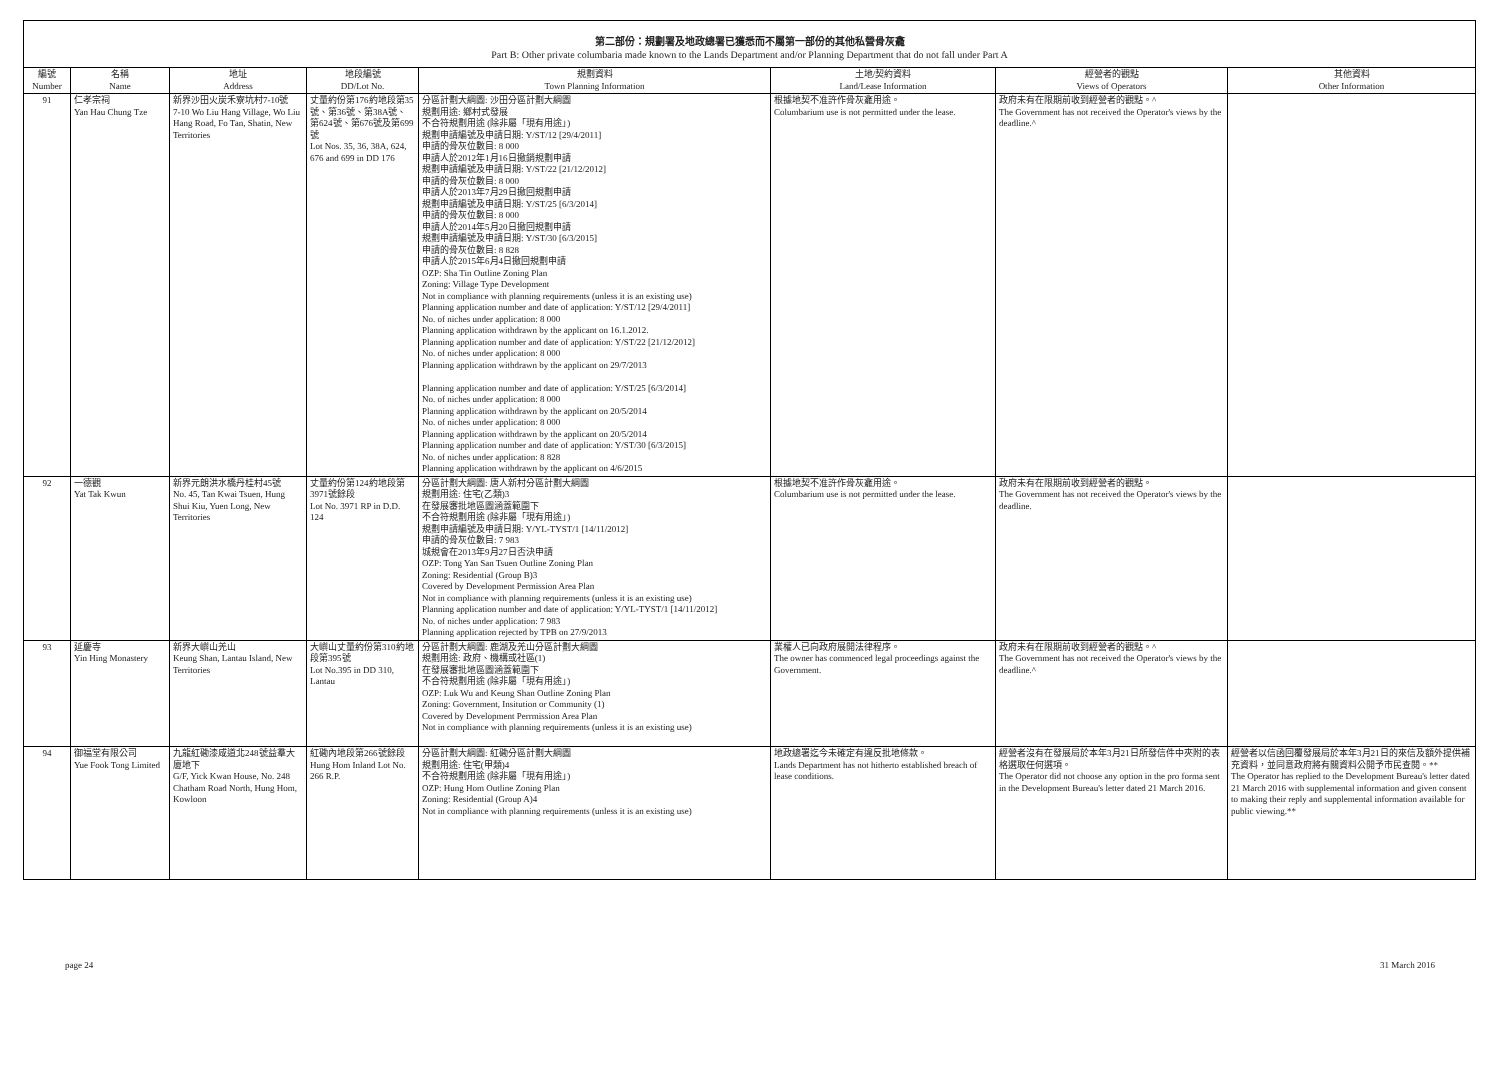第二部份：規劃署及地政總署已獲悉而不屬第一部份的其他私營骨灰龕
Part B: Other private columbaria made known to the Lands Department and/or Planning Department that do not fall under Part A
| 編號 Number | 名稱 Name | 地址 Address | 地段編號 DD/Lot No. | 規劃資料 Town Planning Information | 土地/契約資料 Land/Lease Information | 經營者的觀點 Views of Operators | 其他資料 Other Information |
| --- | --- | --- | --- | --- | --- | --- | --- |
| 91 | 仁孝宗祠 Yan Hau Chung Tze | 新界沙田火炭禾寮坑村7-10號 7-10 Wo Liu Hang Village, Wo Liu Hang Road, Fo Tan, Shatin, New Territories | 丈量約份第176約地段第35號、第36號、第38A號、第624號、第676號及第699號 Lot Nos. 35, 36, 38A, 624, 676 and 699 in DD 176 | 分區計劃大綱圖: 沙田分區計劃大綱圖 規劃用途: 鄉村式發展 不合符規劃用途 (除非屬「現有用途」) 規劃申請編號及申請日期: Y/ST/12 [29/4/2011] 申請的骨灰位數目: 8 000 申請人於2012年1月16日撤銷規劃申請 規劃申請編號及申請日期: Y/ST/22 [21/12/2012] 申請的骨灰位數目: 8 000 申請人於2013年7月29日撤回規劃申請 規劃申請編號及申請日期: Y/ST/25 [6/3/2014] 申請的骨灰位數目: 8 000 申請人於2014年5月20日撤回規劃申請 規劃申請編號及申請日期: Y/ST/30 [6/3/2015] 申請的骨灰位數目: 8 828 申請人於2015年6月4日撤回規劃申請 OZP: Sha Tin Outline Zoning Plan Zoning: Village Type Development Not in compliance with planning requirements (unless it is an existing use) Planning application number and date of application: Y/ST/12 [29/4/2011] No. of niches under application: 8 000 Planning application withdrawn by the applicant on 16.1.2012. Planning application number and date of application: Y/ST/22 [21/12/2012] No. of niches under application: 8 000 Planning application withdrawn by the applicant on 29/7/2013 Planning application number and date of application: Y/ST/25 [6/3/2014] No. of niches under application: 8 000 Planning application withdrawn by the applicant on 20/5/2014 No. of niches under application: 8 000 Planning application withdrawn by the applicant on 20/5/2014 Planning application number and date of application: Y/ST/30 [6/3/2015] No. of niches under application: 8 828 Planning application withdrawn by the applicant on 4/6/2015 | 根據地契不准許作骨灰龕用途。 Columbarium use is not permitted under the lease. | 政府未有在限期前收到經營者的觀點。^ The Government has not received the Operator's views by the deadline.^ | |
| 92 | 一德觀 Yat Tak Kwun | 新界元朗洪水橋丹桂村45號 No. 45, Tan Kwai Tsuen, Hung Shui Kiu, Yuen Long, New Territories | 丈量約份第124約地段第3971號餘段 Lot No. 3971 RP in D.D. 124 | 分區計劃大綱圖: 唐人新村分區計劃大綱圖 規劃用途: 住宅(乙類)3 在發展審批地區圖涵蓋範圍下 不合符規劃用途 (除非屬「現有用途」) 規劃申請編號及申請日期: Y/YL-TYST/1 [14/11/2012] 申請的骨灰位數目: 7 983 城規會在2013年9月27日否決申請 OZP: Tong Yan San Tsuen Outline Zoning Plan Zoning: Residential (Group B)3 Covered by Development Permission Area Plan Not in compliance with planning requirements (unless it is an existing use) Planning application number and date of application: Y/YL-TYST/1 [14/11/2012] No. of niches under application: 7 983 Planning application rejected by TPB on 27/9/2013 | 根據地契不准許作骨灰龕用途。 Columbarium use is not permitted under the lease. | 政府未有在限期前收到經營者的觀點。 The Government has not received the Operator's views by the deadline. | |
| 93 | 延慶寺 Yin Hing Monastery | 新界大嶼山羌山 Keung Shan, Lantau Island, New Territories | 大嶼山丈量約份第310約地段第395號 Lot No.395 in DD 310, Lantau | 分區計劃大綱圖: 鹿湖及羌山分區計劃大綱圖 規劃用途: 政府、機構或社區(1) 在發展審批地區圖涵蓋範圍下 不合符規劃用途 (除非屬「現有用途」) OZP: Luk Wu and Keung Shan Outline Zoning Plan Zoning: Government, Insitution or Community (1) Covered by Development Perrmission Area Plan Not in compliance with planning requirements (unless it is an existing use) | 業權人已向政府展開法律程序。 The owner has commenced legal proceedings against the Government. | 政府未有在限期前收到經營者的觀點。^ The Government has not received the Operator's views by the deadline.^ | |
| 94 | 御福堂有限公司 Yue Fook Tong Limited | 九龍紅磡漆咸道北248號益羣大廈地下 G/F, Yick Kwan House, No. 248 Chatham Road North, Hung Hom, Kowloon | 紅磡內地段第266號餘段 Hung Hom Inland Lot No. 266 R.P. | 分區計劃大綱圖: 紅磡分區計劃大綱圖 規劃用途: 住宅(甲類)4 不合符規劃用途 (除非屬「現有用途」) OZP: Hung Hom Outline Zoning Plan Zoning: Residential (Group A)4 Not in compliance with planning requirements (unless it is an existing use) | 地政總署迄今未確定有違反批地條款。 Lands Department has not hitherto established breach of lease conditions. | 經營者沒有在發展局於本年3月21日所發信件中夾附的表格選取任何選項。 The Operator did not choose any option in the pro forma sent in the Development Bureau's letter dated 21 March 2016. | 經營者以信函回覆發展局於本年3月21日的來信及額外提供補充資料，並同意政府將有關資料公開予市民查閱。** The Operator has replied to the Development Bureau's letter dated 21 March 2016 with supplemental information and given consent to making their reply and supplemental information available for public viewing.** |
page 24 31 March 2016